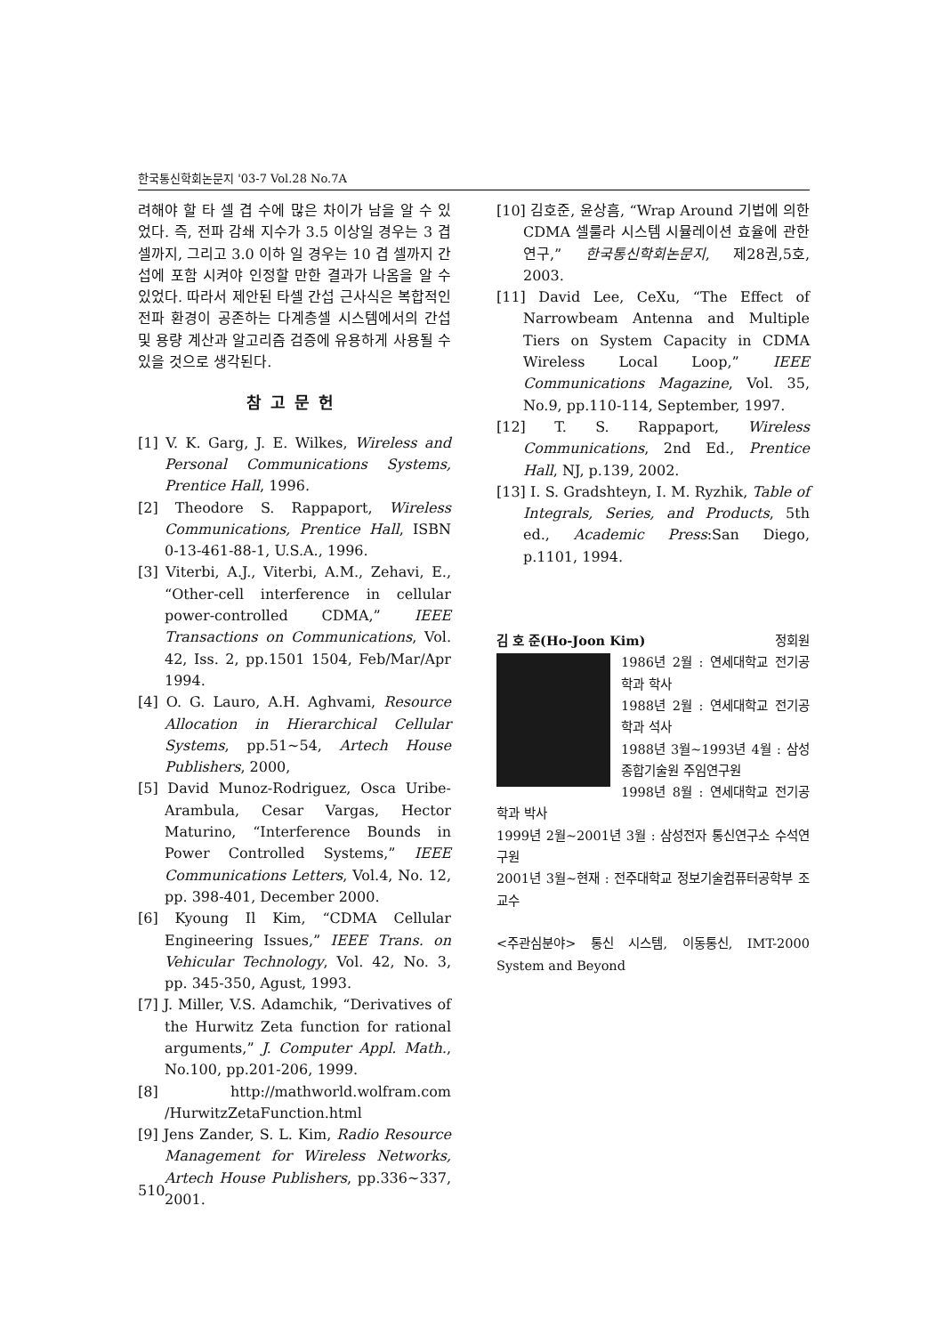한국통신학회논문지 '03-7 Vol.28 No.7A
려해야 할 타 셀 겹 수에 많은 차이가 남을 알 수 있었다. 즉, 전파 감쇄 지수가 3.5 이상일 경우는 3 겹 셀까지, 그리고 3.0 이하 일 경우는 10 겹 셀까지 간섭에 포함 시켜야 인정할 만한 결과가 나옴을 알 수 있었다. 따라서 제안된 타셀 간섭 근사식은 복합적인 전파 환경이 공존하는 다계층셀 시스템에서의 간섭 및 용량 계산과 알고리즘 검증에 유용하게 사용될 수 있을 것으로 생각된다.
참고문헌
[1] V. K. Garg, J. E. Wilkes, Wireless and Personal Communications Systems, Prentice Hall, 1996.
[2] Theodore S. Rappaport, Wireless Communications, Prentice Hall, ISBN 0-13-461-88-1, U.S.A., 1996.
[3] Viterbi, A.J., Viterbi, A.M., Zehavi, E., “Other-cell interference in cellular power-controlled CDMA,” IEEE Transactions on Communications, Vol. 42, Iss. 2, pp.1501 1504, Feb/Mar/Apr 1994.
[4] O. G. Lauro, A.H. Aghvami, Resource Allocation in Hierarchical Cellular Systems, pp.51~54, Artech House Publishers, 2000,
[5] David Munoz-Rodriguez, Osca Uribe-Arambula, Cesar Vargas, Hector Maturino, “Interference Bounds in Power Controlled Systems,” IEEE Communications Letters, Vol.4, No. 12, pp. 398-401, December 2000.
[6] Kyoung Il Kim, “CDMA Cellular Engineering Issues,” IEEE Trans. on Vehicular Technology, Vol. 42, No. 3, pp. 345-350, Agust, 1993.
[7] J. Miller, V.S. Adamchik, “Derivatives of the Hurwitz Zeta function for rational arguments,” J. Computer Appl. Math., No.100, pp.201-206, 1999.
[8] http://mathworld.wolfram.com /HurwitzZetaFunction.html
[9] Jens Zander, S. L. Kim, Radio Resource Management for Wireless Networks, Artech House Publishers, pp.336~337, 2001.
[10] 김호준, 윤상흠, “Wrap Around 기법에 의한 CDMA 셀룰라 시스템 시뮬레이션 효율에 관한 연구,” 한국통신학회논문지, 제28권,5호, 2003.
[11] David Lee, CeXu, “The Effect of Narrowbeam Antenna and Multiple Tiers on System Capacity in CDMA Wireless Local Loop,” IEEE Communications Magazine, Vol. 35, No.9, pp.110-114, September, 1997.
[12] T. S. Rappaport, Wireless Communications, 2nd Ed., Prentice Hall, NJ, p.139, 2002.
[13] I. S. Gradshteyn, I. M. Ryzhik, Table of Integrals, Series, and Products, 5th ed., Academic Press:San Diego, p.1101, 1994.
김 호 준(Ho-Joon Kim) 정회원
1986년 2월 : 연세대학교 전기공학과 학사
1988년 2월 : 연세대학교 전기공학과 석사
1988년 3월~1993년 4월 : 삼성종합기술원 주임연구원
1998년 8월 : 연세대학교 전기공학과 박사
1999년 2월~2001년 3월 : 삼성전자 통신연구소 수석연구원
2001년 3월~현재 : 전주대학교 정보기술컴퓨터공학부 조교수
<주관심분야> 통신 시스템, 이동통신, IMT-2000 System and Beyond
510